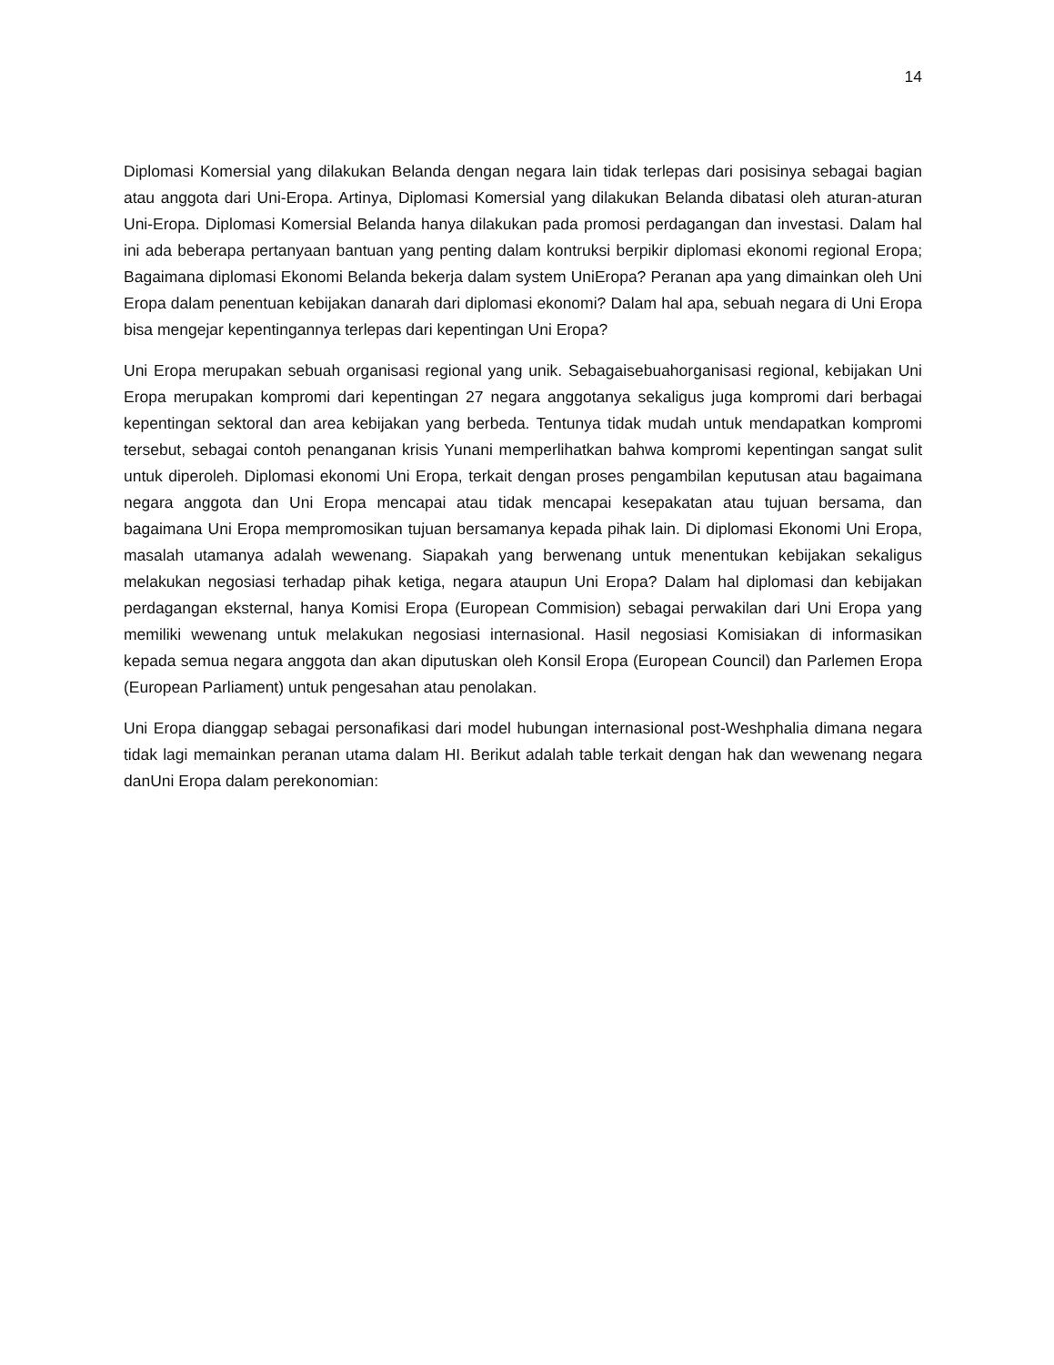14
Diplomasi Komersial yang dilakukan Belanda dengan negara lain tidak terlepas dari posisinya sebagai bagian atau anggota dari Uni-Eropa. Artinya, Diplomasi Komersial yang dilakukan Belanda dibatasi oleh aturan-aturan Uni-Eropa. Diplomasi Komersial Belanda hanya dilakukan pada promosi perdagangan dan investasi. Dalam hal ini ada beberapa pertanyaan bantuan yang penting dalam kontruksi berpikir diplomasi ekonomi regional Eropa; Bagaimana diplomasi Ekonomi Belanda bekerja dalam system UniEropa? Peranan apa yang dimainkan oleh Uni Eropa dalam penentuan kebijakan danarah dari diplomasi ekonomi? Dalam hal apa, sebuah negara di Uni Eropa bisa mengejar kepentingannya terlepas dari kepentingan Uni Eropa?
Uni Eropa merupakan sebuah organisasi regional yang unik. Sebagaisebuahorganisasi regional, kebijakan Uni Eropa merupakan kompromi dari kepentingan 27 negara anggotanya sekaligus juga kompromi dari berbagai kepentingan sektoral dan area kebijakan yang berbeda. Tentunya tidak mudah untuk mendapatkan kompromi tersebut, sebagai contoh penanganan krisis Yunani memperlihatkan bahwa kompromi kepentingan sangat sulit untuk diperoleh. Diplomasi ekonomi Uni Eropa, terkait dengan proses pengambilan keputusan atau bagaimana negara anggota dan Uni Eropa mencapai atau tidak mencapai kesepakatan atau tujuan bersama, dan bagaimana Uni Eropa mempromosikan tujuan bersamanya kepada pihak lain. Di diplomasi Ekonomi Uni Eropa, masalah utamanya adalah wewenang. Siapakah yang berwenang untuk menentukan kebijakan sekaligus melakukan negosiasi terhadap pihak ketiga, negara ataupun Uni Eropa? Dalam hal diplomasi dan kebijakan perdagangan eksternal, hanya Komisi Eropa (European Commision) sebagai perwakilan dari Uni Eropa yang memiliki wewenang untuk melakukan negosiasi internasional. Hasil negosiasi Komisiakan di informasikan kepada semua negara anggota dan akan diputuskan oleh Konsil Eropa (European Council) dan Parlemen Eropa (European Parliament) untuk pengesahan atau penolakan.
Uni Eropa dianggap sebagai personafikasi dari model hubungan internasional post-Weshphalia dimana negara tidak lagi memainkan peranan utama dalam HI. Berikut adalah table terkait dengan hak dan wewenang negara danUni Eropa dalam perekonomian: